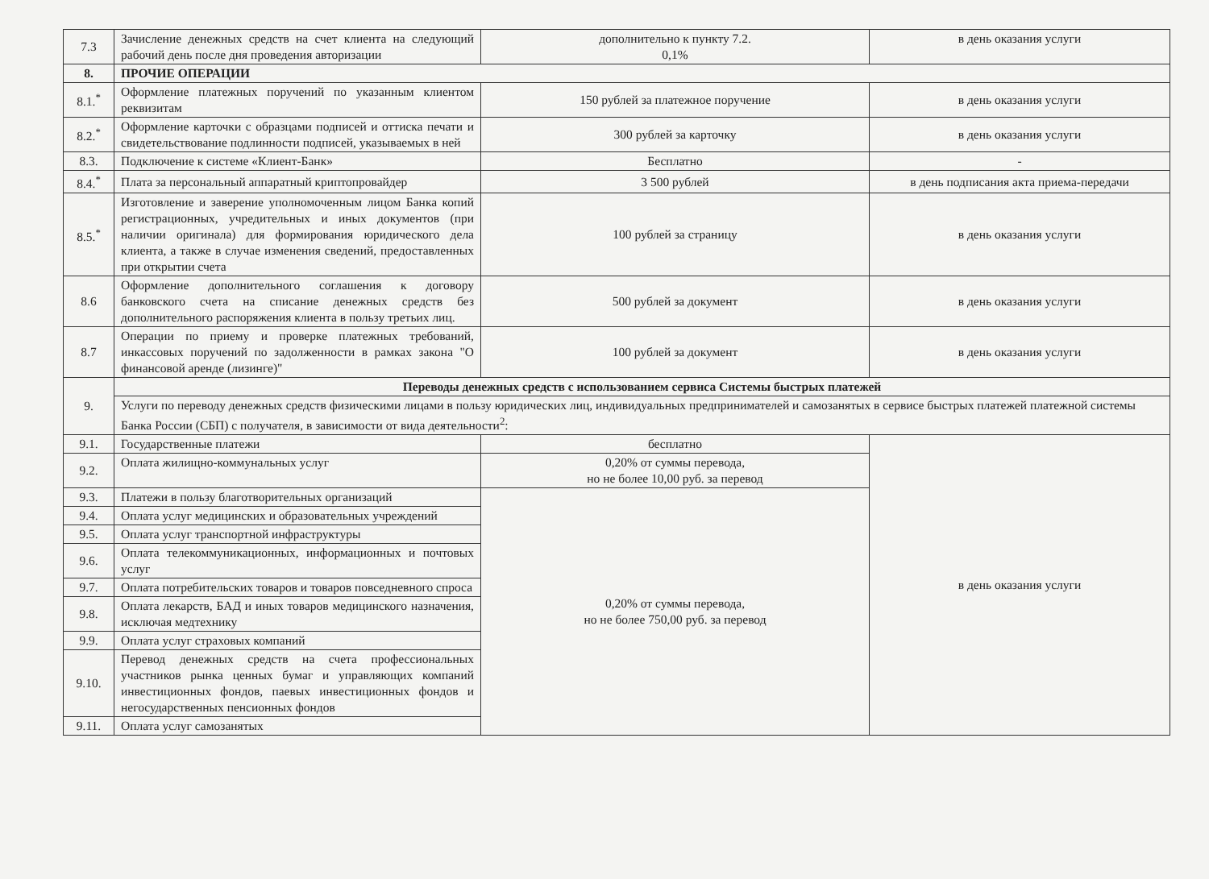| 7.3 | Зачисление денежных средств на счет клиента на следующий рабочий день после дня проведения авторизации | дополнительно к пункту 7.2. 0,1% | в день оказания услуги |
| 8. | ПРОЧИЕ ОПЕРАЦИИ | | |
| 8.1.<sup>*</sup> | Оформление платежных поручений по указанным клиентом реквизитам | 150 рублей за платежное поручение | в день оказания услуги |
| 8.2.<sup>*</sup> | Оформление карточки с образцами подписей и оттиска печати и свидетельствование подлинности подписей, указываемых в ней | 300 рублей за карточку | в день оказания услуги |
| 8.3. | Подключение к системе «Клиент-Банк» | Бесплатно | - |
| 8.4.<sup>*</sup> | Плата за персональный аппаратный криптопровайдер | 3 500 рублей | в день подписания акта приема-передачи |
| 8.5.<sup>*</sup> | Изготовление и заверение уполномоченным лицом Банка копий регистрационных, учредительных и иных документов (при наличии оригинала) для формирования юридического дела клиента, а также в случае изменения сведений, предоставленных при открытии счета | 100 рублей за страницу | в день оказания услуги |
| 8.6 | Оформление дополнительного соглашения к договору банковского счета на списание денежных средств без дополнительного распоряжения клиента в пользу третьих лиц. | 500 рублей за документ | в день оказания услуги |
| 8.7 | Операции по приему и проверке платежных требований, инкассовых поручений по задолженности в рамках закона "О финансовой аренде (лизинге)" | 100 рублей за документ | в день оказания услуги |
| 9. | Переводы денежных средств с использованием сервиса Системы быстрых платежей | | |
| | Услуги по переводу денежных средств физическими лицами в пользу юридических лиц, индивидуальных предпринимателей и самозанятых в сервисе быстрых платежей платежной системы Банка России (СБП) с получателя, в зависимости от вида деятельности<sup>2</sup>: | | |
| 9.1. | Государственные платежи | бесплатно | в день оказания услуги |
| 9.2. | Оплата жилищно-коммунальных услуг | 0,20% от суммы перевода, но не более 10,00 руб. за перевод | |
| 9.3. | Платежи в пользу благотворительных организаций | 0,20% от суммы перевода, но не более 750,00 руб. за перевод | |
| 9.4. | Оплата услуг медицинских и образовательных учреждений | | |
| 9.5. | Оплата услуг транспортной инфраструктуры | | |
| 9.6. | Оплата телекоммуникационных, информационных и почтовых услуг | | |
| 9.7. | Оплата потребительских товаров и товаров повседневного спроса | | |
| 9.8. | Оплата лекарств, БАД и иных товаров медицинского назначения, исключая медтехнику | | |
| 9.9. | Оплата услуг страховых компаний | | |
| 9.10. | Перевод денежных средств на счета профессиональных участников рынка ценных бумаг и управляющих компаний инвестиционных фондов, паевых инвестиционных фондов и негосударственных пенсионных фондов | | |
| 9.11. | Оплата услуг самозанятых | | |